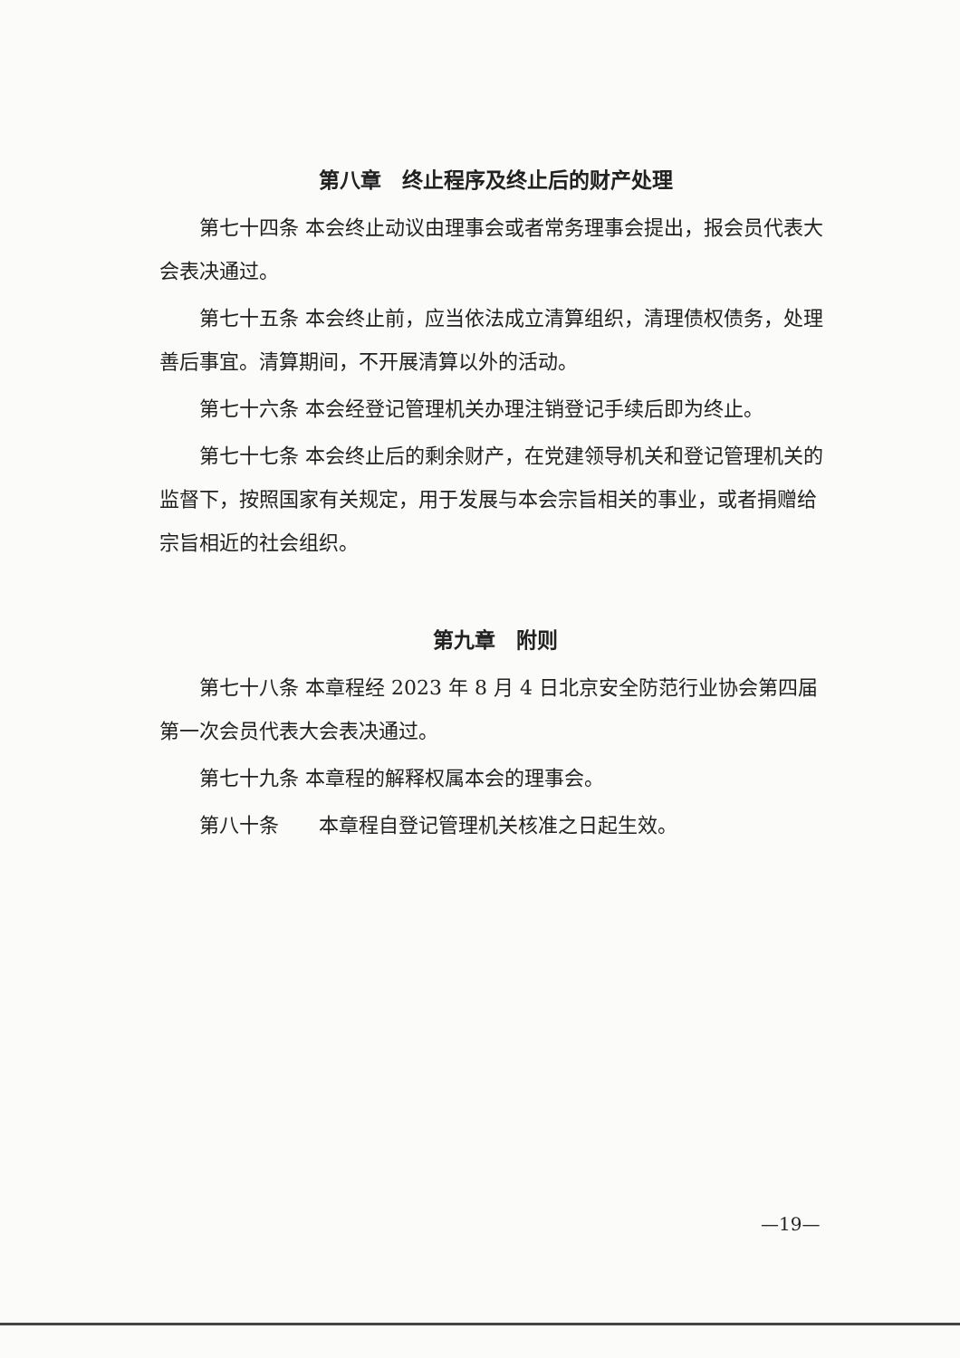第八章　终止程序及终止后的财产处理
第七十四条 本会终止动议由理事会或者常务理事会提出，报会员代表大会表决通过。
第七十五条 本会终止前，应当依法成立清算组织，清理债权债务，处理善后事宜。清算期间，不开展清算以外的活动。
第七十六条 本会经登记管理机关办理注销登记手续后即为终止。
第七十七条 本会终止后的剩余财产，在党建领导机关和登记管理机关的监督下，按照国家有关规定，用于发展与本会宗旨相关的事业，或者捐赠给宗旨相近的社会组织。
第九章　附则
第七十八条 本章程经 2023 年 8 月 4 日北京安全防范行业协会第四届第一次会员代表大会表决通过。
第七十九条 本章程的解释权属本会的理事会。
第八十条　　本章程自登记管理机关核准之日起生效。
—19—